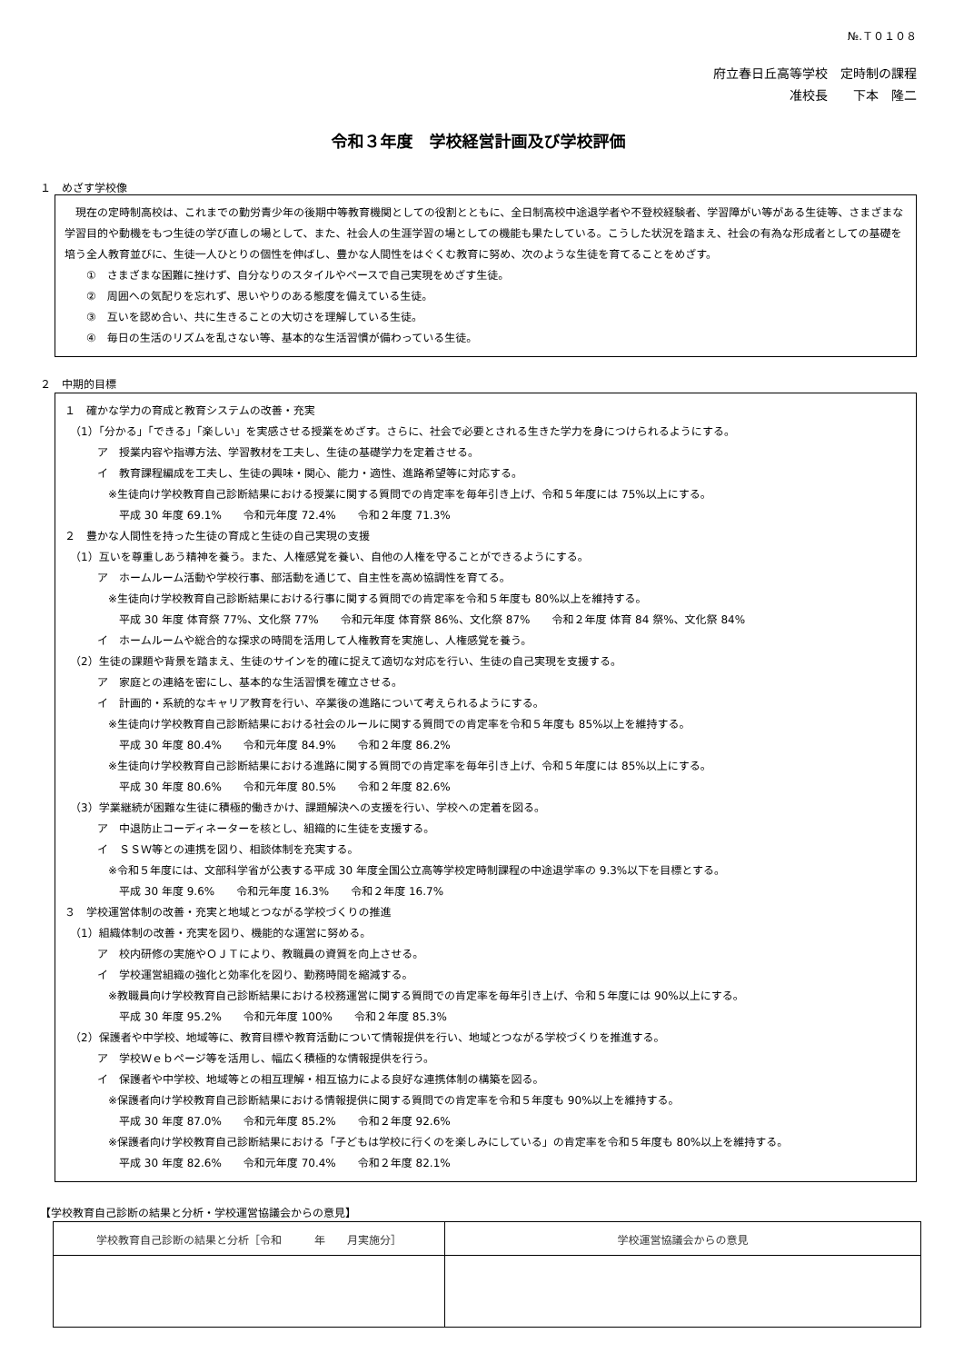№.Ｔ０１０８
府立春日丘高等学校　定時制の課程
准校長　　下本　隆二
令和３年度　学校経営計画及び学校評価
１　めざす学校像
　現在の定時制高校は、これまでの勤労青少年の後期中等教育機関としての役割とともに、全日制高校中途退学者や不登校経験者、学習障がい等がある生徒等、さまざまな学習目的や動機をもつ生徒の学び直しの場として、また、社会人の生涯学習の場としての機能も果たしている。こうした状況を踏まえ、社会の有為な形成者としての基礎を培う全人教育並びに、生徒一人ひとりの個性を伸ばし、豊かな人間性をはぐくむ教育に努め、次のような生徒を育てることをめざす。
　　①　さまざまな困難に挫けず、自分なりのスタイルやペースで自己実現をめざす生徒。
　　②　周囲への気配りを忘れず、思いやりのある態度を備えている生徒。
　　③　互いを認め合い、共に生きることの大切さを理解している生徒。
　　④　毎日の生活のリズムを乱さない等、基本的な生活習慣が備わっている生徒。
２　中期的目標
１　確かな学力の育成と教育システムの改善・充実
　（1）「分かる」「できる」「楽しい」を実感させる授業をめざす。さらに、社会で必要とされる生きた学力を身につけられるようにする。
　　　ア　授業内容や指導方法、学習教材を工夫し、生徒の基礎学力を定着させる。
　　　イ　教育課程編成を工夫し、生徒の興味・関心、能力・適性、進路希望等に対応する。
　　　　※生徒向け学校教育自己診断結果における授業に関する質問での肯定率を毎年引き上げ、令和５年度には 75%以上にする。
　　　　　平成 30 年度 69.1%　　令和元年度 72.4%　　令和２年度 71.3%
２　豊かな人間性を持った生徒の育成と生徒の自己実現の支援
　（1）互いを尊重しあう精神を養う。また、人権感覚を養い、自他の人権を守ることができるようにする。
　　　ア　ホームルーム活動や学校行事、部活動を通じて、自主性を高め協調性を育てる。
　　　　※生徒向け学校教育自己診断結果における行事に関する質問での肯定率を令和５年度も 80%以上を維持する。
　　　　　平成 30 年度 体育祭 77%、文化祭 77%　　令和元年度 体育祭 86%、文化祭 87%　　令和２年度 体育 84 祭%、文化祭 84%
　　　イ　ホームルームや総合的な探求の時間を活用して人権教育を実施し、人権感覚を養う。
　（2）生徒の課題や背景を踏まえ、生徒のサインを的確に捉えて適切な対応を行い、生徒の自己実現を支援する。
　　　ア　家庭との連絡を密にし、基本的な生活習慣を確立させる。
　　　イ　計画的・系統的なキャリア教育を行い、卒業後の進路について考えられるようにする。
　　　　※生徒向け学校教育自己診断結果における社会のルールに関する質問での肯定率を令和５年度も 85%以上を維持する。
　　　　　平成 30 年度 80.4%　　令和元年度 84.9%　　令和２年度 86.2%
　　　　※生徒向け学校教育自己診断結果における進路に関する質問での肯定率を毎年引き上げ、令和５年度には 85%以上にする。
　　　　　平成 30 年度 80.6%　　令和元年度 80.5%　　令和２年度 82.6%
　（3）学業継続が困難な生徒に積極的働きかけ、課題解決への支援を行い、学校への定着を図る。
　　　ア　中退防止コーディネーターを核とし、組織的に生徒を支援する。
　　　イ　ＳＳＷ等との連携を図り、相談体制を充実する。
　　　　※令和５年度には、文部科学省が公表する平成 30 年度全国公立高等学校定時制課程の中途退学率の 9.3%以下を目標とする。
　　　　　平成 30 年度 9.6%　　令和元年度 16.3%　　令和２年度 16.7%
３　学校運営体制の改善・充実と地域とつながる学校づくりの推進
　（1）組織体制の改善・充実を図り、機能的な運営に努める。
　　　ア　校内研修の実施やＯＪＴにより、教職員の資質を向上させる。
　　　イ　学校運営組織の強化と効率化を図り、勤務時間を縮減する。
　　　　※教職員向け学校教育自己診断結果における校務運営に関する質問での肯定率を毎年引き上げ、令和５年度には 90%以上にする。
　　　　　平成 30 年度 95.2%　　令和元年度 100%　　令和２年度 85.3%
　（2）保護者や中学校、地域等に、教育目標や教育活動について情報提供を行い、地域とつながる学校づくりを推進する。
　　　ア　学校Ｗｅｂページ等を活用し、幅広く積極的な情報提供を行う。
　　　イ　保護者や中学校、地域等との相互理解・相互協力による良好な連携体制の構築を図る。
　　　　※保護者向け学校教育自己診断結果における情報提供に関する質問での肯定率を令和５年度も 90%以上を維持する。
　　　　　平成 30 年度 87.0%　　令和元年度 85.2%　　令和２年度 92.6%
　　　　※保護者向け学校教育自己診断結果における「子どもは学校に行くのを楽しみにしている」の肯定率を令和５年度も 80%以上を維持する。
　　　　　平成 30 年度 82.6%　　令和元年度 70.4%　　令和２年度 82.1%
【学校教育自己診断の結果と分析・学校運営協議会からの意見】
| 学校教育自己診断の結果と分析［令和 年 月実施分］ | 学校運営協議会からの意見 |